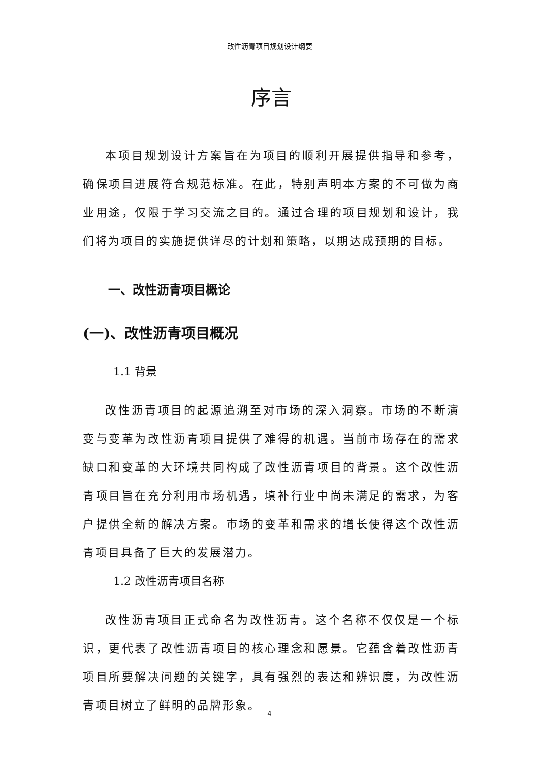改性沥青项目规划设计纲要
序言
本项目规划设计方案旨在为项目的顺利开展提供指导和参考，确保项目进展符合规范标准。在此，特别声明本方案的不可做为商业用途，仅限于学习交流之目的。通过合理的项目规划和设计，我们将为项目的实施提供详尽的计划和策略，以期达成预期的目标。
一、改性沥青项目概论
(一)、改性沥青项目概况
1.1 背景
改性沥青项目的起源追溯至对市场的深入洞察。市场的不断演变与变革为改性沥青项目提供了难得的机遇。当前市场存在的需求缺口和变革的大环境共同构成了改性沥青项目的背景。这个改性沥青项目旨在充分利用市场机遇，填补行业中尚未满足的需求，为客户提供全新的解决方案。市场的变革和需求的增长使得这个改性沥青项目具备了巨大的发展潜力。
1.2 改性沥青项目名称
改性沥青项目正式命名为改性沥青。这个名称不仅仅是一个标识，更代表了改性沥青项目的核心理念和愿景。它蕴含着改性沥青项目所要解决问题的关键字，具有强烈的表达和辨识度，为改性沥青项目树立了鲜明的品牌形象。
4